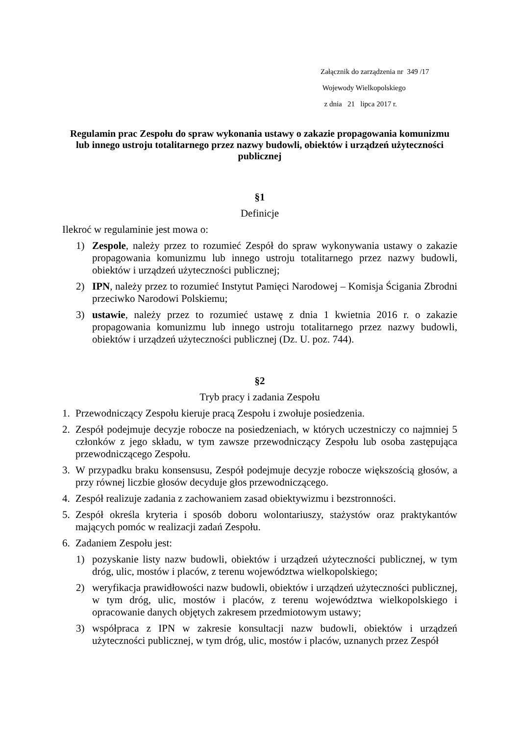Załącznik do zarządzenia nr 349 /17
Wojewody Wielkopolskiego
z dnia 21 lipca 2017 r.
Regulamin prac Zespołu do spraw wykonania ustawy o zakazie propagowania komunizmu lub innego ustroju totalitarnego przez nazwy budowli, obiektów i urządzeń użyteczności publicznej
§1
Definicje
Ilekroć w regulaminie jest mowa o:
1) Zespole, należy przez to rozumieć Zespół do spraw wykonywania ustawy o zakazie propagowania komunizmu lub innego ustroju totalitarnego przez nazwy budowli, obiektów i urządzeń użyteczności publicznej;
2) IPN, należy przez to rozumieć Instytut Pamięci Narodowej – Komisja Ścigania Zbrodni przeciwko Narodowi Polskiemu;
3) ustawie, należy przez to rozumieć ustawę z dnia 1 kwietnia 2016 r. o zakazie propagowania komunizmu lub innego ustroju totalitarnego przez nazwy budowli, obiektów i urządzeń użyteczności publicznej (Dz. U. poz. 744).
§2
Tryb pracy i zadania Zespołu
1. Przewodniczący Zespołu kieruje pracą Zespołu i zwołuje posiedzenia.
2. Zespół podejmuje decyzje robocze na posiedzeniach, w których uczestniczy co najmniej 5 członków z jego składu, w tym zawsze przewodniczący Zespołu lub osoba zastępująca przewodniczącego Zespołu.
3. W przypadku braku konsensusu, Zespół podejmuje decyzje robocze większością głosów, a przy równej liczbie głosów decyduje głos przewodniczącego.
4. Zespół realizuje zadania z zachowaniem zasad obiektywizmu i bezstronności.
5. Zespół określa kryteria i sposób doboru wolontariuszy, stażystów oraz praktykantów mających pomóc w realizacji zadań Zespołu.
6. Zadaniem Zespołu jest:
1) pozyskanie listy nazw budowli, obiektów i urządzeń użyteczności publicznej, w tym dróg, ulic, mostów i placów, z terenu województwa wielkopolskiego;
2) weryfikacja prawidłowości nazw budowli, obiektów i urządzeń użyteczności publicznej, w tym dróg, ulic, mostów i placów, z terenu województwa wielkopolskiego i opracowanie danych objętych zakresem przedmiotowym ustawy;
3) współpraca z IPN w zakresie konsultacji nazw budowli, obiektów i urządzeń użyteczności publicznej, w tym dróg, ulic, mostów i placów, uznanych przez Zespół